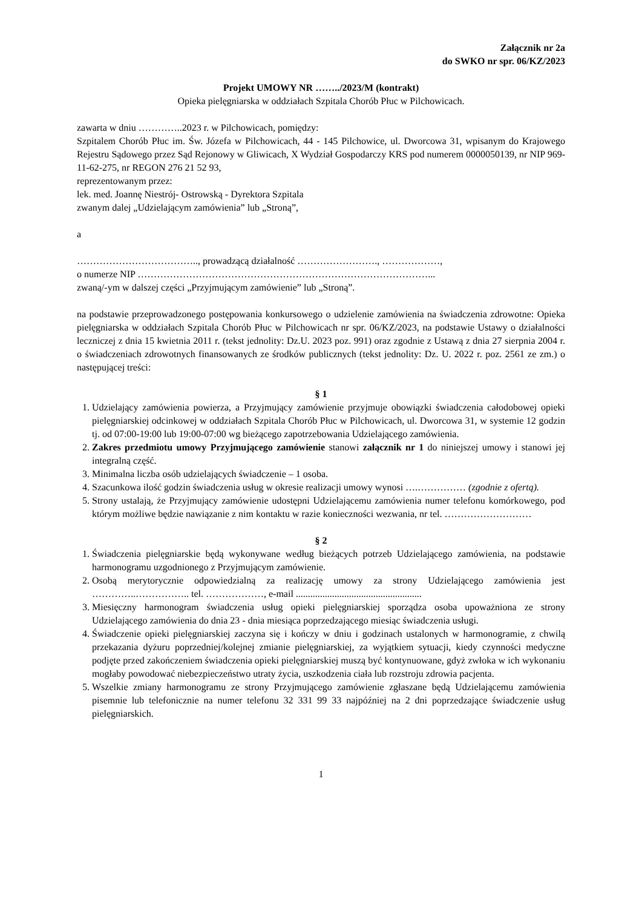Załącznik nr 2a
do SWKO nr spr. 06/KZ/2023
Projekt UMOWY NR ……../2023/M (kontrakt)
Opieka pielęgniarska w oddziałach Szpitala Chorób Płuc w Pilchowicach.
zawarta w dniu …………..2023 r. w Pilchowicach, pomiędzy:
Szpitalem Chorób Płuc im. Św. Józefa w Pilchowicach, 44 - 145 Pilchowice, ul. Dworcowa 31, wpisanym do Krajowego Rejestru Sądowego przez Sąd Rejonowy w Gliwicach, X Wydział Gospodarczy KRS pod numerem 0000050139, nr NIP 969-11-62-275, nr REGON 276 21 52 93,
reprezentowanym przez:
lek. med. Joannę Niestrój- Ostrowską - Dyrektora Szpitala
zwanym dalej „Udzielającym zamówienia” lub „Stroną”,
a
……………………………….., prowadzącą działalność ……………………., ………………,
o numerze NIP ………………………………………………………………………………...
zwaną/-ym w dalszej części „Przyjmującym zamówienie” lub „Stroną”.
na podstawie przeprowadzonego postępowania konkursowego o udzielenie zamówienia na świadczenia zdrowotne: Opieka pielęgniarska w oddziałach Szpitala Chorób Płuc w Pilchowicach nr spr. 06/KZ/2023, na podstawie Ustawy o działalności leczniczej z dnia 15 kwietnia 2011 r. (tekst jednolity: Dz.U. 2023 poz. 991) oraz zgodnie z Ustawą z dnia 27 sierpnia 2004 r. o świadczeniach zdrowotnych finansowanych ze środków publicznych (tekst jednolity: Dz. U. 2022 r. poz. 2561 ze zm.) o następującej treści:
§ 1
1. Udzielający zamówienia powierza, a Przyjmujący zamówienie przyjmuje obowiązki świadczenia całodobowej opieki pielęgniarskiej odcinkowej w oddziałach Szpitala Chorób Płuc w Pilchowicach, ul. Dworcowa 31, w systemie 12 godzin tj. od 07:00-19:00 lub 19:00-07:00 wg bieżącego zapotrzebowania Udzielającego zamówienia.
2. Zakres przedmiotu umowy Przyjmującego zamówienie stanowi załącznik nr 1 do niniejszej umowy i stanowi jej integralną część.
3. Minimalna liczba osób udzielających świadczenie – 1 osoba.
4. Szacunkowa ilość godzin świadczenia usług w okresie realizacji umowy wynosi ….…………… (zgodnie z ofertą).
5. Strony ustalają, że Przyjmujący zamówienie udostępni Udzielającemu zamówienia numer telefonu komórkowego, pod którym możliwe będzie nawiązanie z nim kontaktu w razie konieczności wezwania, nr tel. ………………………
§ 2
1. Świadczenia pielęgniarskie będą wykonywane według bieżących potrzeb Udzielającego zamówienia, na podstawie harmonogramu uzgodnionego z Przyjmującym zamówienie.
2. Osobą merytorycznie odpowiedzialną za realizację umowy za strony Udzielającego zamówienia jest …………..…………….. tel. ………………, e-mail ....................................................
3. Miesięczny harmonogram świadczenia usług opieki pielęgniarskiej sporządza osoba upoważniona ze strony Udzielającego zamówienia do dnia 23 - dnia miesiąca poprzedzającego miesiąc świadczenia usługi.
4. Świadczenie opieki pielęgniarskiej zaczyna się i kończy w dniu i godzinach ustalonych w harmonogramie, z chwilą przekazania dyżuru poprzedniej/kolejnej zmianie pielęgniarskiej, za wyjątkiem sytuacji, kiedy czynności medyczne podjęte przed zakończeniem świadczenia opieki pielęgniarskiej muszą być kontynuowane, gdyż zwłoka w ich wykonaniu mogłaby powodować niebezpieczeństwo utraty życia, uszkodzenia ciała lub rozstroju zdrowia pacjenta.
5. Wszelkie zmiany harmonogramu ze strony Przyjmującego zamówienie zgłaszane będą Udzielającemu zamówienia pisemnie lub telefonicznie na numer telefonu 32 331 99 33 najpóźniej na 2 dni poprzedzające świadczenie usług pielęgniarskich.
1